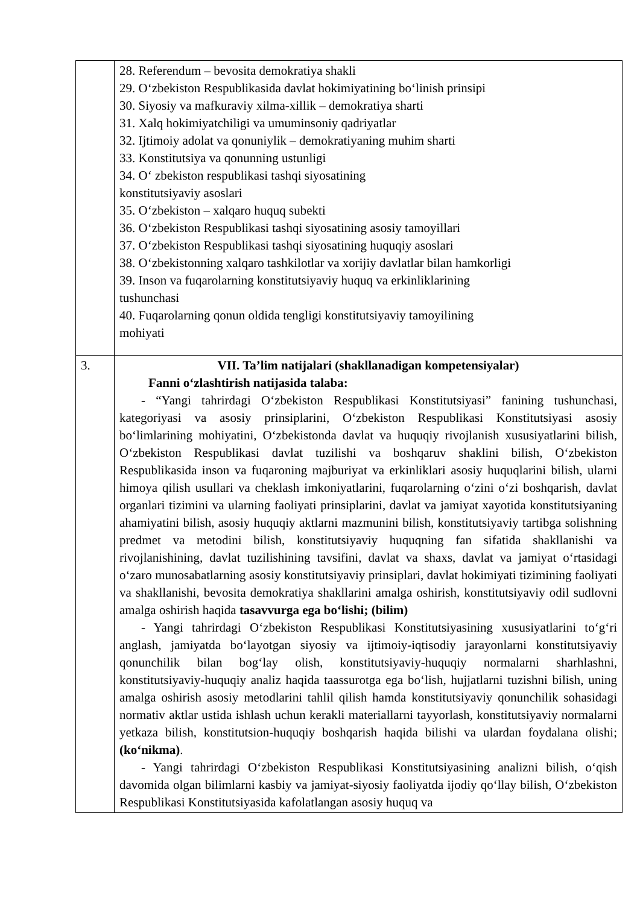| | 28. Referendum – bevosita demokratiya shakli 29. O‘zbekiston Respublikasida davlat hokimiyatining bo‘linish prinsipi 30. Siyosiy va mafkuraviy xilma-xillik – demokratiya sharti 31. Xalq hokimiyatchiligi va umuminsoniy qadriyatlar 32. Ijtimoiy adolat va qonuniylik – demokratiyaning muhim sharti 33. Konstitutsiya va qonunning ustunligi 34. O‘ zbekiston respublikasi tashqi siyosatining konstitutsiyaviy asoslari 35. O‘zbekiston – xalqaro huquq subekti 36. O‘zbekiston Respublikasi tashqi siyosatining asosiy tamoyillari 37. O‘zbekiston Respublikasi tashqi siyosatining huquqiy asoslari 38. O‘zbekistonning xalqaro tashkilotlar va xorijiy davlatlar bilan hamkorligi 39. Inson va fuqarolarning konstitutsiyaviy huquq va erkinliklarining tushunchasi 40. Fuqarolarning qonun oldida tengligi konstitutsiyaviy tamoyilining mohiyati |
| 3. | VII. Ta’lim natijalari (shakllanadigan kompetensiyalar) Fanni o‘zlashtirish natijasida talaba: - “Yangi tahrirdagi O‘zbekiston Respublikasi Konstitutsiyasi” fanining tushunchasi, kategoriyasi va asosiy prinsiplarini, O‘zbekiston Respublikasi Konstitutsiyasi asosiy bo‘limlarining mohiyatini, O‘zbekistonda davlat va huquqiy rivojlanish xususiyatlarini bilish, O‘zbekiston Respublikasi davlat tuzilishi va boshqaruv shaklini bilish, O‘zbekiston Respublikasida inson va fuqaroning majburiyat va erkinliklari asosiy huquqlarini bilish, ularni himoya qilish usullari va cheklash imkoniyatlarini, fuqarolarning o‘zini o‘zi boshqarish, davlat organlari tizimini va ularning faoliyati prinsiplarini, davlat va jamiyat xayotida konstitutsiyaning ahamiyatini bilish, asosiy huquqiy aktlarni mazmunini bilish, konstitutsiyaviy tartibga solishning predmet va metodini bilish, konstitutsiyaviy huquqning fan sifatida shakllanishi va rivojlanishining, davlat tuzilishining tavsifini, davlat va shaxs, davlat va jamiyat o‘rtasidagi o‘zaro munosabatlarning asosiy konstitutsiyaviy prinsiplari, davlat hokimiyati tizimining faoliyati va shakllanishi, bevosita demokratiya shakllarini amalga oshirish, konstitutsiyaviy odil sudlovni amalga oshirish haqida tasavvurga ega bo‘lishi; (bilim) - Yangi tahrirdagi O‘zbekiston Respublikasi Konstitutsiyasining xususiyatlarini to‘g‘ri anglash, jamiyatda bo‘layotgan siyosiy va ijtimoiy-iqtisodiy jarayonlarni konstitutsiyaviy qonunchilik bilan bog‘lay olish, konstitutsiyaviy-huquqiy normalarni sharhlashni, konstitutsiyaviy-huquqiy analiz haqida taassurotga ega bo‘lish, hujjatlarni tuzishni bilish, uning amalga oshirish asosiy metodlarini tahlil qilish hamda konstitutsiyaviy qonunchilik sohasidagi normativ aktlar ustida ishlash uchun kerakli materiallarni tayyorlash, konstitutsiyaviy normalarni yetkaza bilish, konstitutsion-huquqiy boshqarish haqida bilishi va ulardan foydalana olishi; (ko‘nikma) . - Yangi tahrirdagi O‘zbekiston Respublikasi Konstitutsiyasining analizni bilish, o‘qish davomida olgan bilimlarni kasbiy va jamiyat-siyosiy faoliyatda ijodiy qo‘llay bilish, O‘zbekiston Respublikasi Konstitutsiyasida kafolatlangan asosiy huquq va |